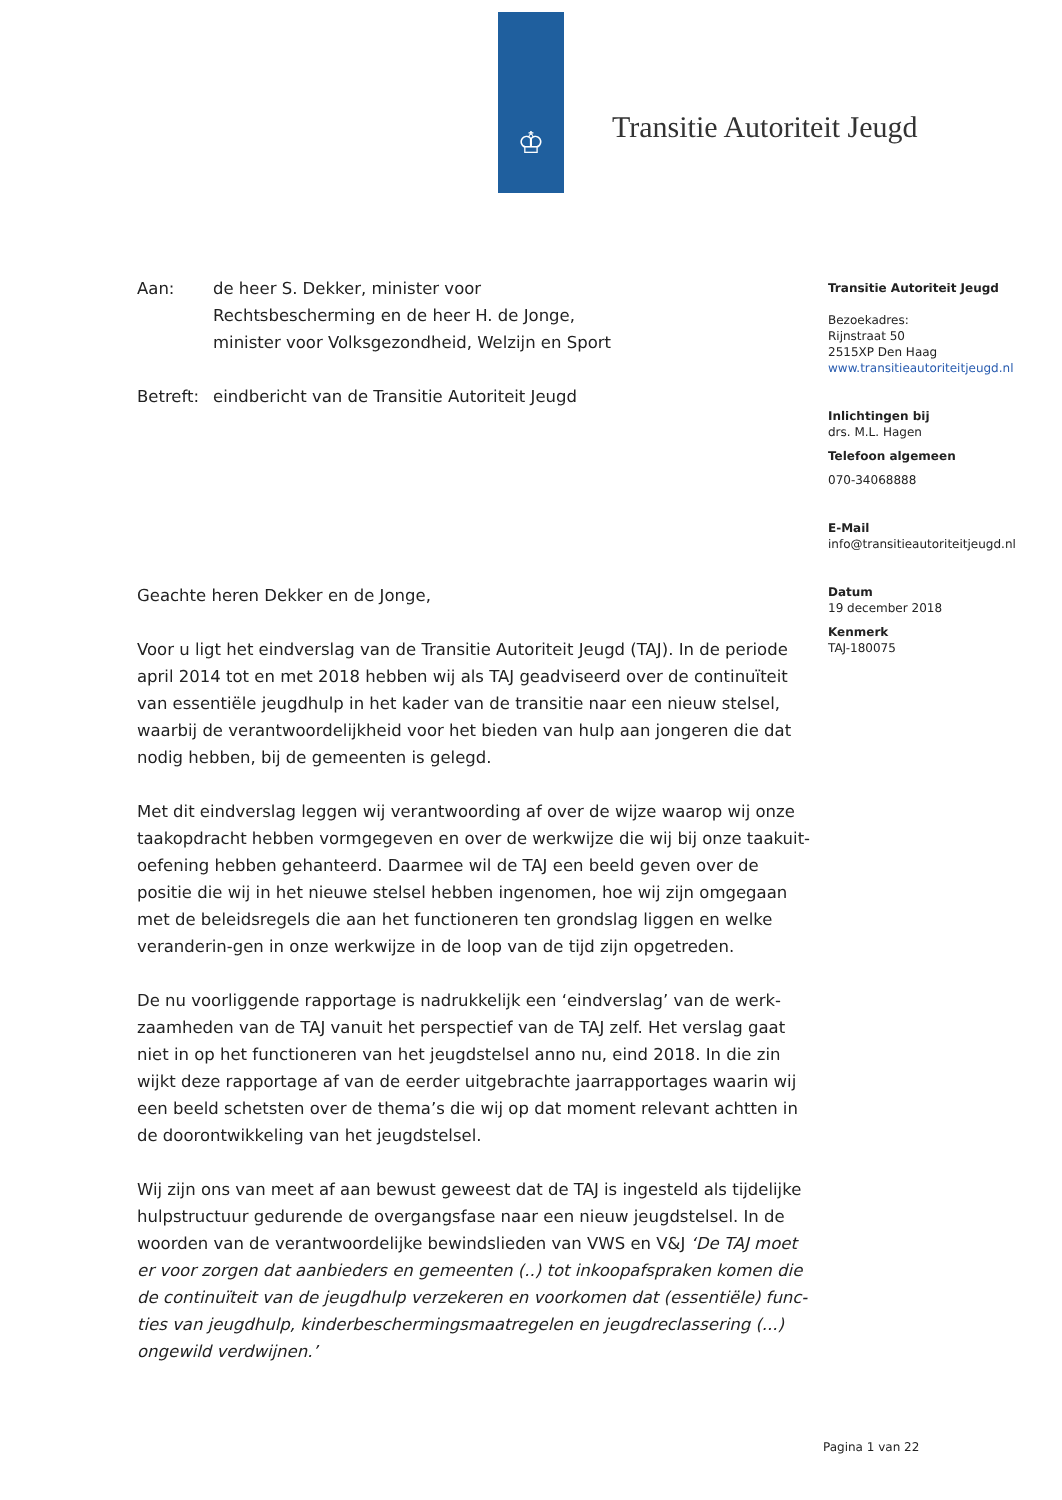♔ Transitie Autoriteit Jeugd
Aan: de heer S. Dekker, minister voor
Rechtsbescherming en de heer H. de Jonge,
minister voor Volksgezondheid, Welzijn en Sport
Betreft:
eindbericht van de Transitie Autoriteit Jeugd
Geachte heren Dekker en de Jonge,
Voor u ligt het eindverslag van de Transitie Autoriteit Jeugd (TAJ). In de periode april 2014 tot en met 2018 hebben wij als TAJ geadviseerd over de continuïteit van essentiële jeugdhulp in het kader van de transitie naar een nieuw stelsel, waarbij de verantwoordelijkheid voor het bieden van hulp aan jongeren die dat nodig hebben, bij de gemeenten is gelegd.
Met dit eindverslag leggen wij verantwoording af over de wijze waarop wij onze taakopdracht hebben vormgegeven en over de werkwijze die wij bij onze taakuit-oefening hebben gehanteerd. Daarmee wil de TAJ een beeld geven over de positie die wij in het nieuwe stelsel hebben ingenomen, hoe wij zijn omgegaan met de beleidsregels die aan het functioneren ten grondslag liggen en welke veranderin-gen in onze werkwijze in de loop van de tijd zijn opgetreden.
De nu voorliggende rapportage is nadrukkelijk een ‘eindverslag’ van de werk-zaamheden van de TAJ vanuit het perspectief van de TAJ zelf. Het verslag gaat niet in op het functioneren van het jeugdstelsel anno nu, eind 2018. In die zin wijkt deze rapportage af van de eerder uitgebrachte jaarrapportages waarin wij een beeld schetsten over de thema’s die wij op dat moment relevant achtten in de doorontwikkeling van het jeugdstelsel.
Wij zijn ons van meet af aan bewust geweest dat de TAJ is ingesteld als tijdelijke hulpstructuur gedurende de overgangsfase naar een nieuw jeugdstelsel. In de woorden van de verantwoordelijke bewindslieden van VWS en V&J ‘De TAJ moet er voor zorgen dat aanbieders en gemeenten (..) tot inkoopafspraken komen die de continuïteit van de jeugdhulp verzekeren en voorkomen dat (essentiële) func-ties van jeugdhulp, kinderbeschermingsmaatregelen en jeugdreclassering (...) ongewild verdwijnen.’
Transitie Autoriteit Jeugd
Bezoekadres:
Rijnstraat 50
2515XP Den Haag
www.transitieautoriteitjeugd.nl
Inlichtingen bij
drs. M.L. Hagen
Telefoon algemeen
070-34068888
E-Mail
info@transitieautoriteitjeugd.nl
Datum
19 december 2018
Kenmerk
TAJ-180075
Pagina 1 van 22